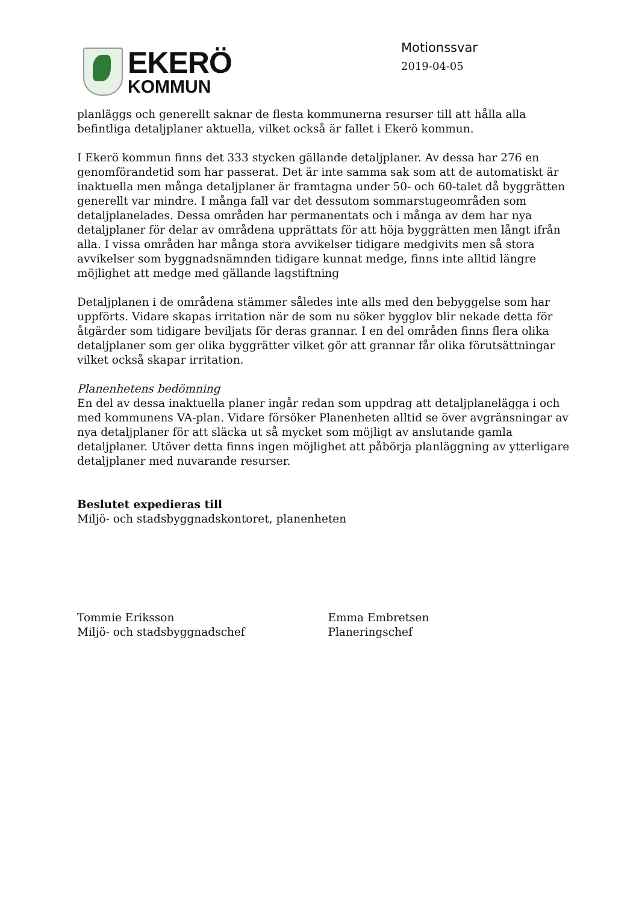EKERÖ
KOMMUN
Motionssvar
2019-04-05
planläggs och generellt saknar de flesta kommunerna resurser till att hålla alla befintliga detaljplaner aktuella, vilket också är fallet i Ekerö kommun.
I Ekerö kommun finns det 333 stycken gällande detaljplaner. Av dessa har 276 en genomförandetid som har passerat. Det är inte samma sak som att de automatiskt är inaktuella men många detaljplaner är framtagna under 50- och 60-talet då byggrätten generellt var mindre. I många fall var det dessutom sommarstugeområden som detaljplanelades. Dessa områden har permanentats och i många av dem har nya detaljplaner för delar av områdena upprättats för att höja byggrätten men långt ifrån alla. I vissa områden har många stora avvikelser tidigare medgivits men så stora avvikelser som byggnadsnämnden tidigare kunnat medge, finns inte alltid längre möjlighet att medge med gällande lagstiftning
Detaljplanen i de områdena stämmer således inte alls med den bebyggelse som har uppförts. Vidare skapas irritation när de som nu söker bygglov blir nekade detta för åtgärder som tidigare beviljats för deras grannar. I en del områden finns flera olika detaljplaner som ger olika byggrätter vilket gör att grannar får olika förutsättningar vilket också skapar irritation.
Planenhetens bedömning
En del av dessa inaktuella planer ingår redan som uppdrag att detaljplanelägga i och med kommunens VA-plan. Vidare försöker Planenheten alltid se över avgränsningar av nya detaljplaner för att släcka ut så mycket som möjligt av anslutande gamla detaljplaner. Utöver detta finns ingen möjlighet att påbörja planläggning av ytterligare detaljplaner med nuvarande resurser.
Beslutet expedieras till
Miljö- och stadsbyggnadskontoret, planenheten
Tommie Eriksson
Miljö- och stadsbyggnadschef
Emma Embretsen
Planeringschef